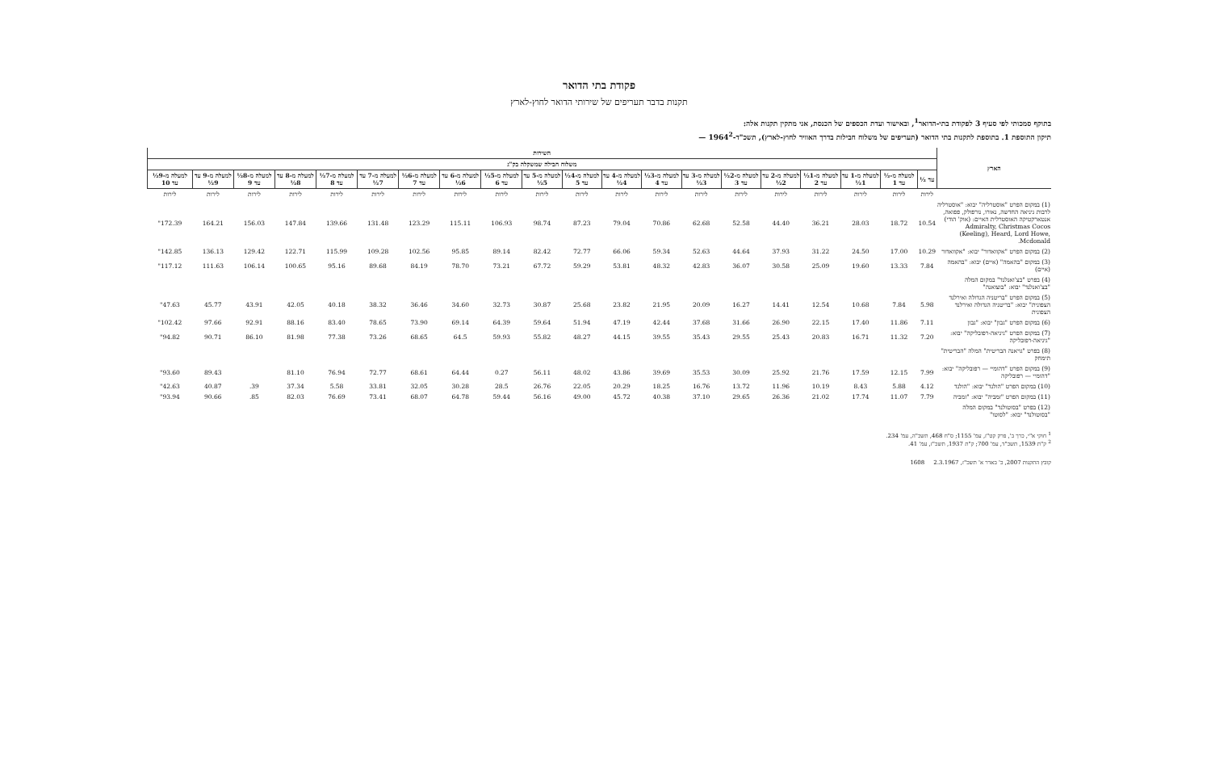פקודת בתי הדואר
תקנות בדבר תעריפים של שירותי הדואר לחוץ-לארץ
בתוקף סמכותי לפי סעיף 3 לפקודת בתי-הדואר<sup>1</sup>, ובאישור ועדת הכספים של הכנסת, אני מתקין תקנות אלה:
תיקון התוספת 1. בתוספת לתקנות בתי הדואר (תעריפים של משלוח חבילות בדרך האוויר לחוץ-לארץ), תשכ"ד-1964<sup>2</sup> —
| הארץ | השירות | | | | | | | | | | | | | | | | | | | |
| --- | --- | --- | --- | --- | --- | --- | --- | --- | --- | --- | --- | --- | --- | --- | --- | --- | --- | --- | --- | --- |
| | משלוח חבילה שמשקלה בק"ג | | | | | | | | | | | | | | | | | | | |
| | עד ½ | למעלה מ-½ עד 1 | למעלה מ-1 עד 1½ | למעלה מ-1½ עד 2 | למעלה מ-2 עד 2½ | למעלה מ-2½ עד 3 | למעלה מ-3 עד 3½ | למעלה מ-3½ עד 4 | למעלה מ-4 עד 4½ | למעלה מ-4½ עד 5 | למעלה מ-5 עד 5½ | למעלה מ-5½ עד 6 | למעלה מ-6 עד 6½ | למעלה מ-6½ עד 7 | למעלה מ-7 עד 7½ | למעלה מ-7½ עד 8 | למעלה מ-8 עד 8½ | למעלה מ-8½ עד 9 | למעלה מ-9 עד 9½ | למעלה מ-9½ עד 10 |
| | לירות | לירות | לירות | לירות | לירות | לירות | לירות | לירות | לירות | לירות | לירות | לירות | לירות | לירות | לירות | לירות | לירות | לירות | לירות | לירות |
| (1) במקום הפרט "אוסטרליה" יבוא: "אוסטרליה לרבות גיניאה החדשה, נאורו, נורפולק, פפואה, אנטארקטיקה האוסטרלית האיים: (אוק' הודי) Admiralty, Christmas Cocos (Keeling), Heard, Lord Howe, Mcdonald. | 10.54 | 18.72 | 28.03 | 36.21 | 44.40 | 52.58 | 62.68 | 70.86 | 79.04 | 87.23 | 98.74 | 106.93 | 115.11 | 123.29 | 131.48 | 139.66 | 147.84 | 156.03 | 164.21 | 172.39" |
| (2) במקום הפרט "אקוואדור" יבוא: "אקוואדור | 10.29 | 17.00 | 24.50 | 31.22 | 37.93 | 44.64 | 52.63 | 59.34 | 66.06 | 72.77 | 82.42 | 89.14 | 95.85 | 102.56 | 109.28 | 115.99 | 122.71 | 129.42 | 136.13 | 142.85" |
| (3) במקום "בהאמה" (איים) יבוא: "בהאמה (איים) | 7.84 | 13.33 | 19.60 | 25.09 | 30.58 | 36.07 | 42.83 | 48.32 | 53.81 | 59.29 | 67.72 | 73.21 | 78.70 | 84.19 | 89.68 | 95.16 | 100.65 | 106.14 | 111.63 | 117.12" |
| (4) בפרט "בצ'ואנלנד" במקום המלה "בצ'ואנלנד" יבוא: "בוצואנה" | | | | | | | | | | | | | | | | | | | | |
| (5) במקום הפרט "בריטניה הגדולה ואירלנד הצפונית" יבוא: "בריטניה הגדולה ואירלנד הצפונית | 5.98 | 7.84 | 10.68 | 12.54 | 14.41 | 16.27 | 20.09 | 21.95 | 23.82 | 25.68 | 30.87 | 32.73 | 34.60 | 36.46 | 38.32 | 40.18 | 42.05 | 43.91 | 45.77 | 47.63" |
| (6) במקום הפרט "גבון" יבוא: "גבון | 7.11 | 11.86 | 17.40 | 22.15 | 26.90 | 31.66 | 37.68 | 42.44 | 47.19 | 51.94 | 59.64 | 64.39 | 69.14 | 73.90 | 78.65 | 83.40 | 88.16 | 92.91 | 97.66 | 102.42" |
| (7) במקום הפרט "גיניאה-רפובליקה" יבוא: "גיניאה-רפובליקה | 7.20 | 11.32 | 16.71 | 20.83 | 25.43 | 29.55 | 35.43 | 39.55 | 44.15 | 48.27 | 55.82 | 59.93 | 64.5 | 68.65 | 73.26 | 77.38 | 81.98 | 86.10 | 90.71 | 94.82" |
| (8) בפרט "גויאנה הבריטית" המלה "הבריטית" תימחק | | | | | | | | | | | | | | | | | | | | |
| (9) במקום הפרט "דהומיי — רפובליקה" יבוא: "דהומיי — רפובליקה | 7.99 | 12.15 | 17.59 | 21.76 | 25.92 | 30.09 | 35.53 | 39.69 | 43.86 | 48.02 | 56.11 | 0.27 | 64.44 | 68.61 | 72.77 | 76.94 | 81.10 | | 89.43 | 93.60" |
| (10) במקום הפרט "הולנד" יבוא: "הולנד | 4.12 | 5.88 | 8.43 | 10.19 | 11.96 | 13.72 | 16.76 | 18.25 | 20.29 | 22.05 | 26.76 | 28.5 | 30.28 | 32.05 | 33.81 | 5.58 | 37.34 | 39. | 40.87 | 42.63" |
| (11) במקום הפרט "זמביה" יבוא: "זמביה | 7.79 | 11.07 | 17.74 | 21.02 | 26.36 | 29.65 | 37.10 | 40.38 | 45.72 | 49.00 | 56.16 | 59.44 | 64.78 | 68.07 | 73.41 | 76.69 | 82.03 | 85. | 90.66 | 93.94" |
| (12) בפרט "בסוטולנד" במקום המלה "בסוטולנד" יבוא: "לסוטו" | | | | | | | | | | | | | | | | | | | | |
<sup>1</sup> חוקי א"י, כרך ב', פרק קט"ז, עמ' 1155; ס"ח 468, תשכ"ה, עמ' 234.
<sup>2</sup> ק"ת 1539, תשכ"ד, עמ' 700; ק"ת 1937, תשכ"ז, עמ' 41.
קובץ התקנות 2007, כ' באדר א' תשכ"ז, 2.3.1967 1608